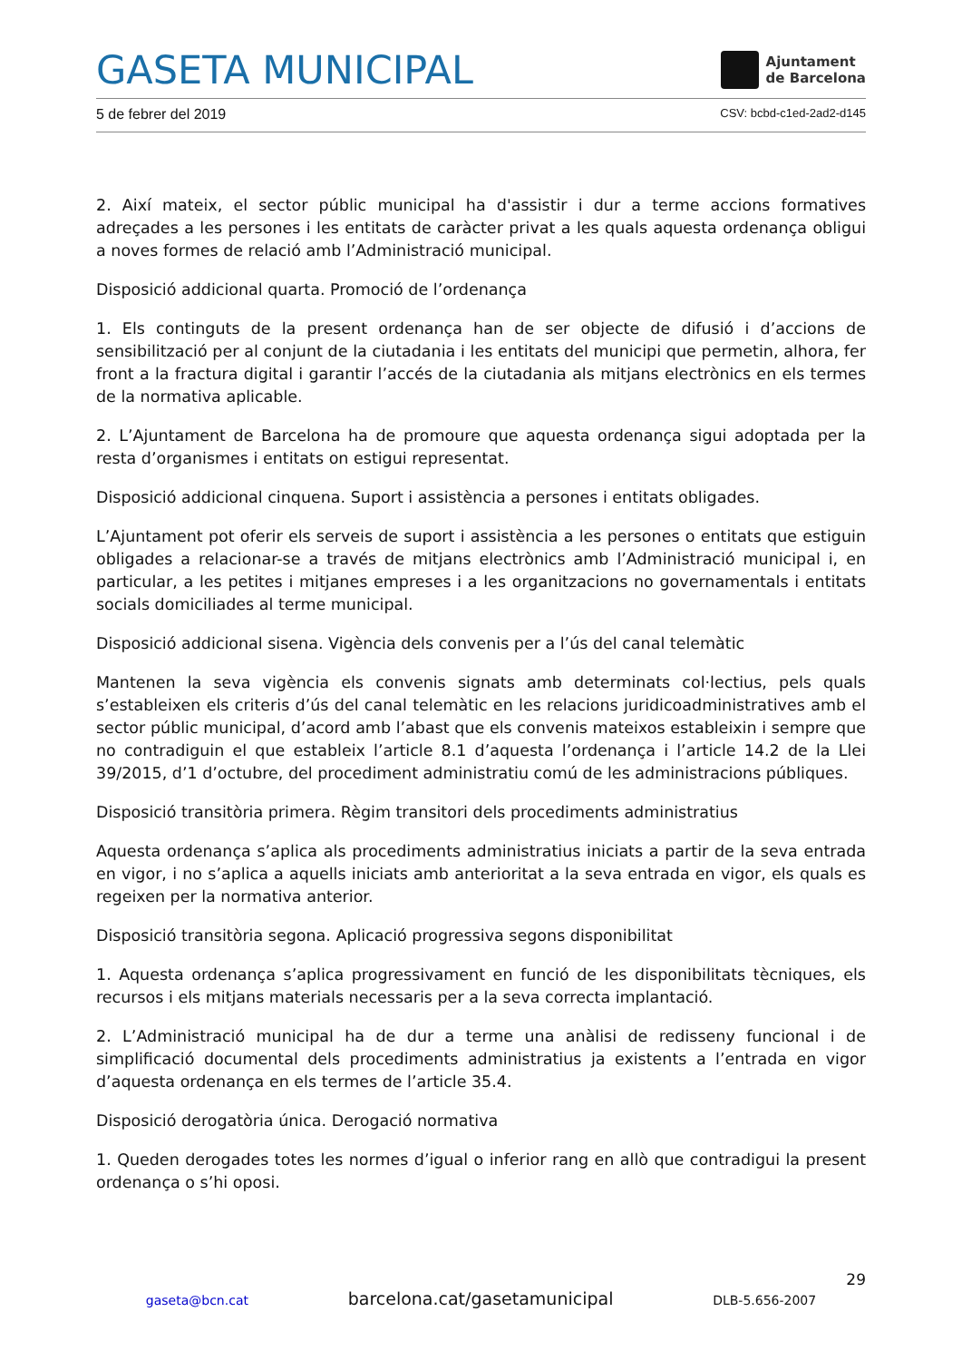GASETA MUNICIPAL
Ajuntament
de Barcelona
5 de febrer del 2019 CSV: bcbd-c1ed-2ad2-d145
2. Així mateix, el sector públic municipal ha d'assistir i dur a terme accions formatives adreçades a les persones i les entitats de caràcter privat a les quals aquesta ordenança obligui a noves formes de relació amb l’Administració municipal.
Disposició addicional quarta. Promoció de l’ordenança
1. Els continguts de la present ordenança han de ser objecte de difusió i d’accions de sensibilització per al conjunt de la ciutadania i les entitats del municipi que permetin, alhora, fer front a la fractura digital i garantir l’accés de la ciutadania als mitjans electrònics en els termes de la normativa aplicable.
2. L’Ajuntament de Barcelona ha de promoure que aquesta ordenança sigui adoptada per la resta d’organismes i entitats on estigui representat.
Disposició addicional cinquena. Suport i assistència a persones i entitats obligades.
L’Ajuntament pot oferir els serveis de suport i assistència a les persones o entitats que estiguin obligades a relacionar-se a través de mitjans electrònics amb l’Administració municipal i, en particular, a les petites i mitjanes empreses i a les organitzacions no governamentals i entitats socials domiciliades al terme municipal.
Disposició addicional sisena. Vigència dels convenis per a l’ús del canal telemàtic
Mantenen la seva vigència els convenis signats amb determinats col·lectius, pels quals s’estableixen els criteris d’ús del canal telemàtic en les relacions juridicoadministratives amb el sector públic municipal, d’acord amb l’abast que els convenis mateixos estableixin i sempre que no contradiguin el que estableix l’article 8.1 d’aquesta l’ordenança i l’article 14.2 de la Llei 39/2015, d’1 d’octubre, del procediment administratiu comú de les administracions públiques.
Disposició transitòria primera. Règim transitori dels procediments administratius
Aquesta ordenança s’aplica als procediments administratius iniciats a partir de la seva entrada en vigor, i no s’aplica a aquells iniciats amb anterioritat a la seva entrada en vigor, els quals es regeixen per la normativa anterior.
Disposició transitòria segona. Aplicació progressiva segons disponibilitat
1. Aquesta ordenança s’aplica progressivament en funció de les disponibilitats tècniques, els recursos i els mitjans materials necessaris per a la seva correcta implantació.
2. L’Administració municipal ha de dur a terme una anàlisi de redisseny funcional i de simplificació documental dels procediments administratius ja existents a l’entrada en vigor d’aquesta ordenança en els termes de l’article 35.4.
Disposició derogatòria única. Derogació normativa
1. Queden derogades totes les normes d’igual o inferior rang en allò que contradigui la present ordenança o s’hi oposi.
29
gaseta@bcn.cat barcelona.cat/gasetamunicipal DLB-5.656-2007